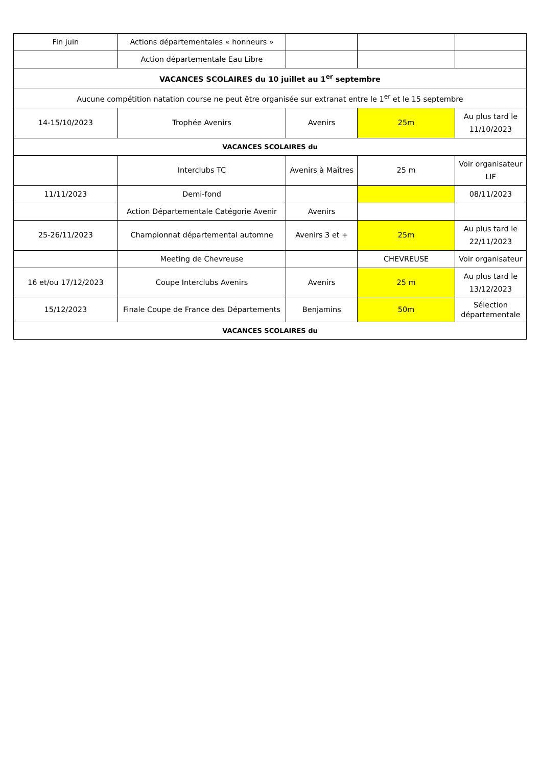| Fin juin | Actions départementales « honneurs » | | | |
| | Action départementale Eau Libre | | | |
| VACANCES SCOLAIRES du 10 juillet au 1<sup>er</sup> septembre | | | | |
| Aucune compétition natation course ne peut être organisée sur extranat entre le 1<sup>er</sup> et le 15 septembre | | | | |
| 14-15/10/2023 | Trophée Avenirs | Avenirs | 25m | Au plus tard le 11/10/2023 |
| VACANCES SCOLAIRES du | | | | |
| | Interclubs TC | Avenirs à Maîtres | 25 m | Voir organisateur LIF |
| 11/11/2023 | Demi-fond | | | 08/11/2023 |
| | Action Départementale Catégorie Avenir | Avenirs | | |
| 25-26/11/2023 | Championnat départemental automne | Avenirs 3 et + | 25m | Au plus tard le 22/11/2023 |
| | Meeting de Chevreuse | | CHEVREUSE | Voir organisateur |
| 16 et/ou 17/12/2023 | Coupe Interclubs Avenirs | Avenirs | 25 m | Au plus tard le 13/12/2023 |
| 15/12/2023 | Finale Coupe de France des Départements | Benjamins | 50m | Sélection départementale |
| VACANCES SCOLAIRES du | | | | |